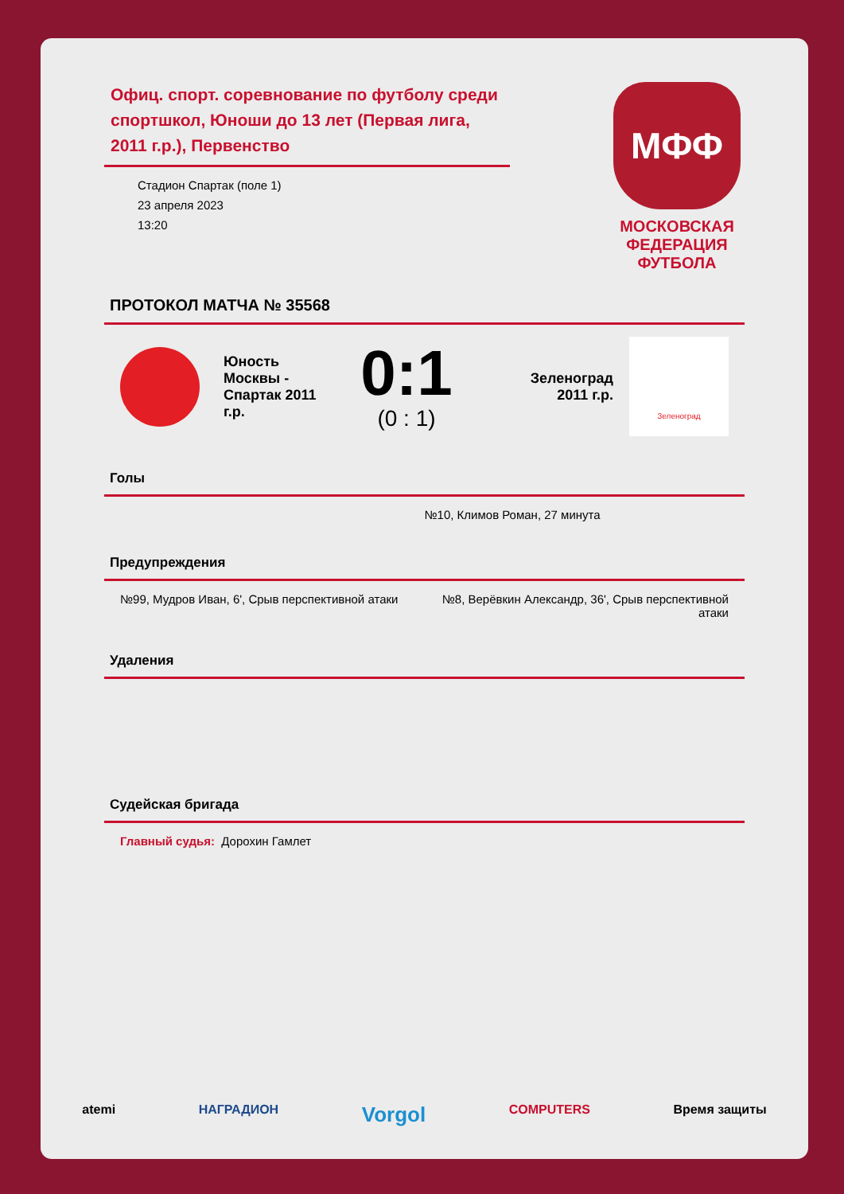Офиц. спорт. соревнование по футболу среди спортшкол, Юноши до 13 лет (Первая лига, 2011 г.р.), Первенство
Стадион Спартак (поле 1)
23 апреля 2023
13:20
МФФ
МОСКОВСКАЯ ФЕДЕРАЦИЯ ФУТБОЛА
ПРОТОКОЛ МАТЧА № 35568
Юность Москвы - Спартак 2011 г.р.
0:1
(0 : 1)
Зеленоград 2011 г.р.
Зеленоград
Голы
№10, Климов Роман, 27 минута
Предупреждения
№99, Мудров Иван, 6', Срыв перспективной атаки
№8, Верёвкин Александр, 36', Срыв перспективной атаки
Удаления
Судейская бригада
Главный судья: Дорохин Гамлет
atemi НАГРАДИОН Vorgol COMPUTERS Время защиты